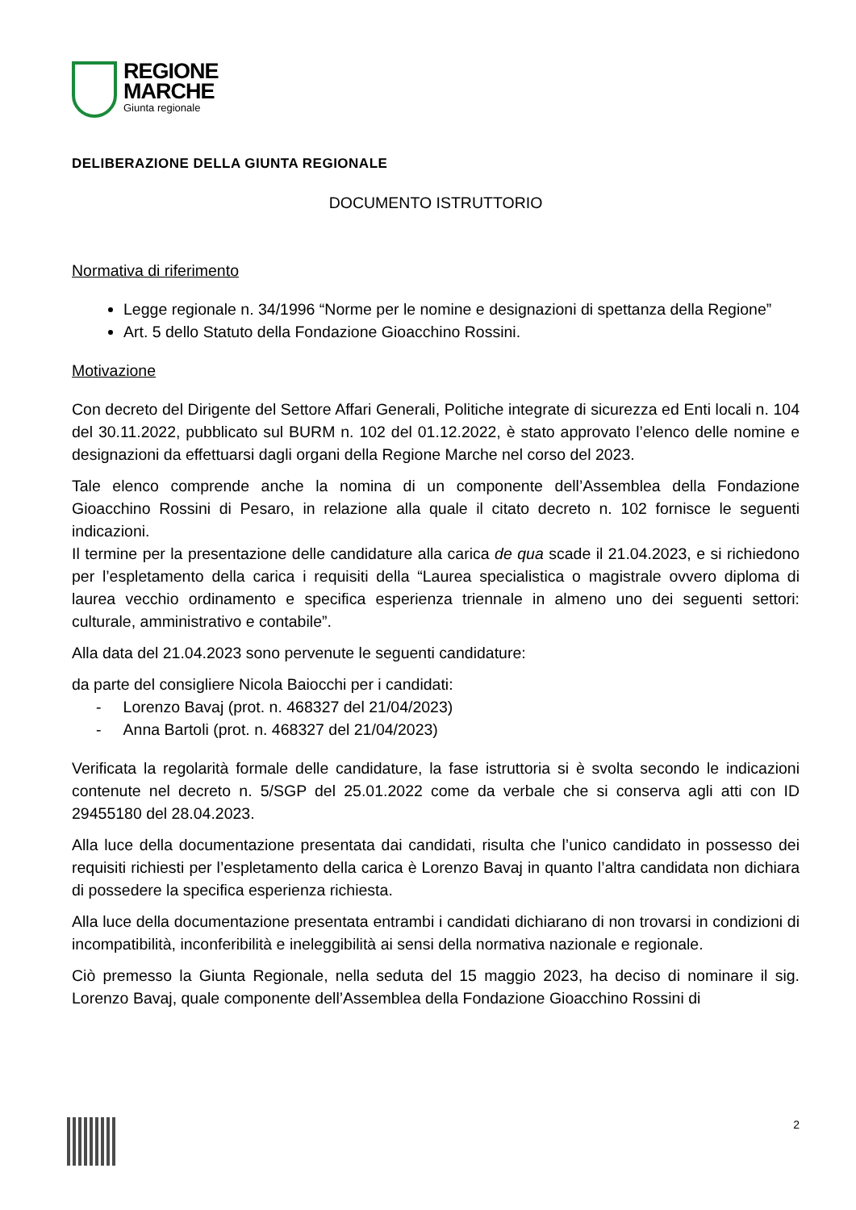REGIONE
MARCHE
Giunta regionale
DELIBERAZIONE DELLA GIUNTA REGIONALE
DOCUMENTO ISTRUTTORIO
Normativa di riferimento
Legge regionale n. 34/1996 “Norme per le nomine e designazioni di spettanza della Regione”
Art. 5 dello Statuto della Fondazione Gioacchino Rossini.
Motivazione
Con decreto del Dirigente del Settore Affari Generali, Politiche integrate di sicurezza ed Enti locali n. 104 del 30.11.2022, pubblicato sul BURM n. 102 del 01.12.2022, è stato approvato l’elenco delle nomine e designazioni da effettuarsi dagli organi della Regione Marche nel corso del 2023.
Tale elenco comprende anche la nomina di un componente dell’Assemblea della Fondazione Gioacchino Rossini di Pesaro, in relazione alla quale il citato decreto n. 102 fornisce le seguenti indicazioni.
Il termine per la presentazione delle candidature alla carica de qua scade il 21.04.2023, e si richiedono per l’espletamento della carica i requisiti della “Laurea specialistica o magistrale ovvero diploma di laurea vecchio ordinamento e specifica esperienza triennale in almeno uno dei seguenti settori: culturale, amministrativo e contabile”.
Alla data del 21.04.2023 sono pervenute le seguenti candidature:
da parte del consigliere Nicola Baiocchi per i candidati:
- Lorenzo Bavaj (prot. n. 468327 del 21/04/2023)
- Anna Bartoli (prot. n. 468327 del 21/04/2023)
Verificata la regolarità formale delle candidature, la fase istruttoria si è svolta secondo le indicazioni contenute nel decreto n. 5/SGP del 25.01.2022 come da verbale che si conserva agli atti con ID 29455180 del 28.04.2023.
Alla luce della documentazione presentata dai candidati, risulta che l’unico candidato in possesso dei requisiti richiesti per l’espletamento della carica è Lorenzo Bavaj in quanto l’altra candidata non dichiara di possedere la specifica esperienza richiesta.
Alla luce della documentazione presentata entrambi i candidati dichiarano di non trovarsi in condizioni di incompatibilità, inconferibilità e ineleggibilità ai sensi della normativa nazionale e regionale.
Ciò premesso la Giunta Regionale, nella seduta del 15 maggio 2023, ha deciso di nominare il sig. Lorenzo Bavaj, quale componente dell’Assemblea della Fondazione Gioacchino Rossini di
2